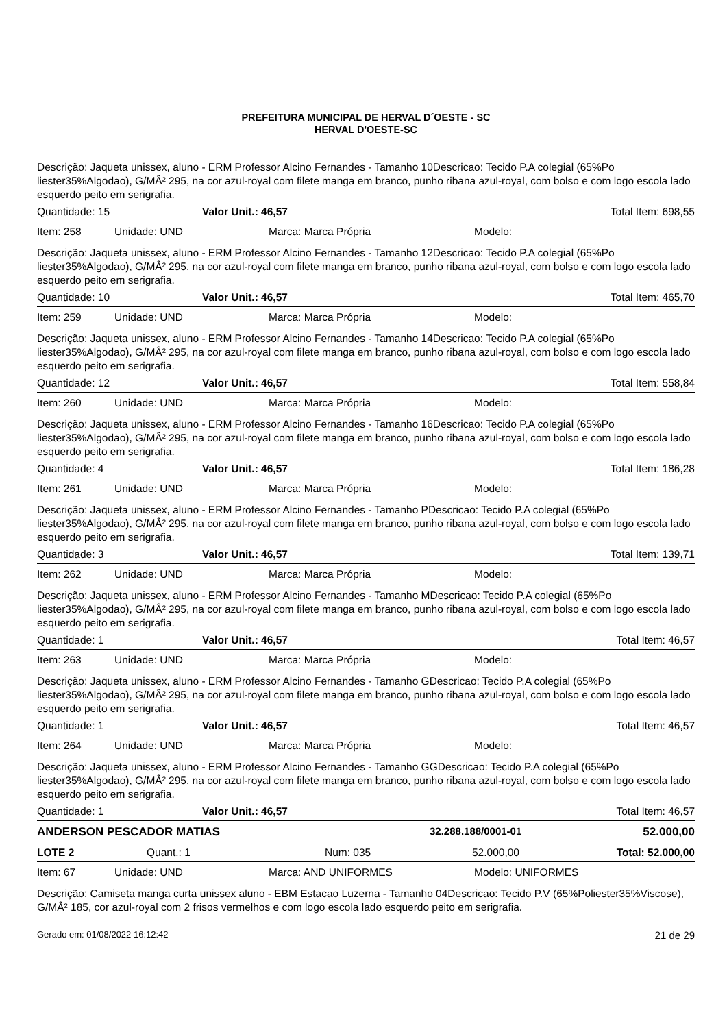PREFEITURA MUNICIPAL DE HERVAL D´OESTE - SC
HERVAL D'OESTE-SC
Descrição: Jaqueta unissex, aluno - ERM Professor Alcino Fernandes - Tamanho 10Descricao: Tecido P.A colegial (65%Po liester35%Algodao), G/MÂ² 295, na cor azul-royal com filete manga em branco, punho ribana azul-royal, com bolso e com logo escola lado esquerdo peito em serigrafia.
Quantidade: 15 Valor Unit.: 46,57 Total Item: 698,55
Item: 258 Unidade: UND Marca: Marca Própria Modelo:
Descrição: Jaqueta unissex, aluno - ERM Professor Alcino Fernandes - Tamanho 12Descricao: Tecido P.A colegial (65%Po liester35%Algodao), G/MÂ² 295, na cor azul-royal com filete manga em branco, punho ribana azul-royal, com bolso e com logo escola lado esquerdo peito em serigrafia.
Quantidade: 10 Valor Unit.: 46,57 Total Item: 465,70
Item: 259 Unidade: UND Marca: Marca Própria Modelo:
Descrição: Jaqueta unissex, aluno - ERM Professor Alcino Fernandes - Tamanho 14Descricao: Tecido P.A colegial (65%Po liester35%Algodao), G/MÂ² 295, na cor azul-royal com filete manga em branco, punho ribana azul-royal, com bolso e com logo escola lado esquerdo peito em serigrafia.
Quantidade: 12 Valor Unit.: 46,57 Total Item: 558,84
Item: 260 Unidade: UND Marca: Marca Própria Modelo:
Descrição: Jaqueta unissex, aluno - ERM Professor Alcino Fernandes - Tamanho 16Descricao: Tecido P.A colegial (65%Po liester35%Algodao), G/MÂ² 295, na cor azul-royal com filete manga em branco, punho ribana azul-royal, com bolso e com logo escola lado esquerdo peito em serigrafia.
Quantidade: 4 Valor Unit.: 46,57 Total Item: 186,28
Item: 261 Unidade: UND Marca: Marca Própria Modelo:
Descrição: Jaqueta unissex, aluno - ERM Professor Alcino Fernandes - Tamanho PDescricao: Tecido P.A colegial (65%Po liester35%Algodao), G/MÂ² 295, na cor azul-royal com filete manga em branco, punho ribana azul-royal, com bolso e com logo escola lado esquerdo peito em serigrafia.
Quantidade: 3 Valor Unit.: 46,57 Total Item: 139,71
Item: 262 Unidade: UND Marca: Marca Própria Modelo:
Descrição: Jaqueta unissex, aluno - ERM Professor Alcino Fernandes - Tamanho MDescricao: Tecido P.A colegial (65%Po liester35%Algodao), G/MÂ² 295, na cor azul-royal com filete manga em branco, punho ribana azul-royal, com bolso e com logo escola lado esquerdo peito em serigrafia.
Quantidade: 1 Valor Unit.: 46,57 Total Item: 46,57
Item: 263 Unidade: UND Marca: Marca Própria Modelo:
Descrição: Jaqueta unissex, aluno - ERM Professor Alcino Fernandes - Tamanho GDescricao: Tecido P.A colegial (65%Po liester35%Algodao), G/MÂ² 295, na cor azul-royal com filete manga em branco, punho ribana azul-royal, com bolso e com logo escola lado esquerdo peito em serigrafia.
Quantidade: 1 Valor Unit.: 46,57 Total Item: 46,57
Item: 264 Unidade: UND Marca: Marca Própria Modelo:
Descrição: Jaqueta unissex, aluno - ERM Professor Alcino Fernandes - Tamanho GGDescricao: Tecido P.A colegial (65%Po liester35%Algodao), G/MÂ² 295, na cor azul-royal com filete manga em branco, punho ribana azul-royal, com bolso e com logo escola lado esquerdo peito em serigrafia.
Quantidade: 1 Valor Unit.: 46,57 Total Item: 46,57
ANDERSON PESCADOR MATIAS 32.288.188/0001-01 52.000,00
LOTE 2 Quant.: 1 Num: 035 52.000,00 Total: 52.000,00
Item: 67 Unidade: UND Marca: AND UNIFORMES Modelo: UNIFORMES
Descrição: Camiseta manga curta unissex aluno - EBM Estacao Luzerna - Tamanho 04Descricao: Tecido P.V (65%Poliester35%Viscose), G/MÂ² 185, cor azul-royal com 2 frisos vermelhos e com logo escola lado esquerdo peito em serigrafia.
Gerado em: 01/08/2022 16:12:42 21 de 29